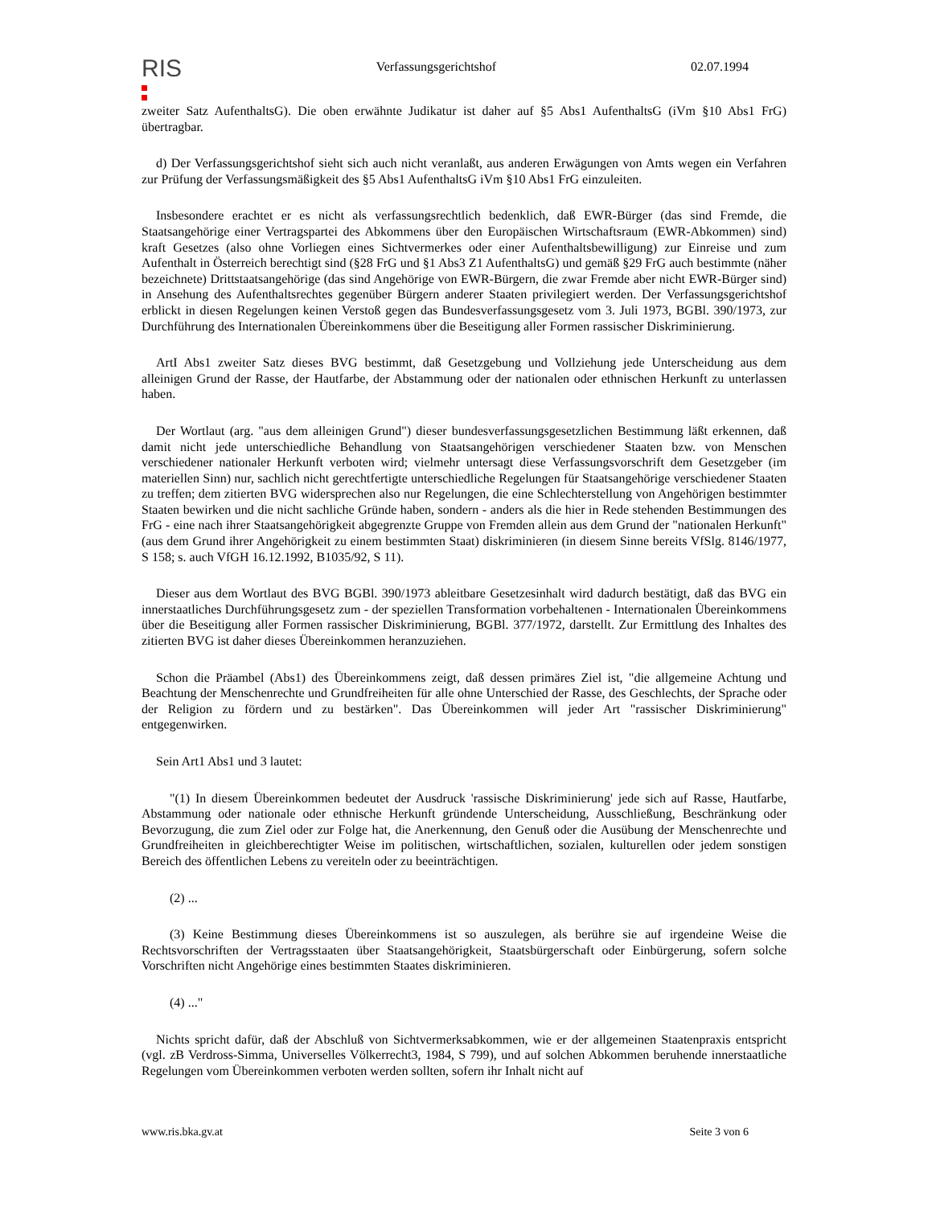RIS
Verfassungsgerichtshof 02.07.1994
zweiter Satz AufenthaltsG). Die oben erwähnte Judikatur ist daher auf §5 Abs1 AufenthaltsG (iVm §10 Abs1 FrG) übertragbar.
d) Der Verfassungsgerichtshof sieht sich auch nicht veranlaßt, aus anderen Erwägungen von Amts wegen ein Verfahren zur Prüfung der Verfassungsmäßigkeit des §5 Abs1 AufenthaltsG iVm §10 Abs1 FrG einzuleiten.
Insbesondere erachtet er es nicht als verfassungsrechtlich bedenklich, daß EWR-Bürger (das sind Fremde, die Staatsangehörige einer Vertragspartei des Abkommens über den Europäischen Wirtschaftsraum (EWR-Abkommen) sind) kraft Gesetzes (also ohne Vorliegen eines Sichtvermerkes oder einer Aufenthaltsbewilligung) zur Einreise und zum Aufenthalt in Österreich berechtigt sind (§28 FrG und §1 Abs3 Z1 AufenthaltsG) und gemäß §29 FrG auch bestimmte (näher bezeichnete) Drittstaatsangehörige (das sind Angehörige von EWR-Bürgern, die zwar Fremde aber nicht EWR-Bürger sind) in Ansehung des Aufenthaltsrechtes gegenüber Bürgern anderer Staaten privilegiert werden. Der Verfassungsgerichtshof erblickt in diesen Regelungen keinen Verstoß gegen das Bundesverfassungsgesetz vom 3. Juli 1973, BGBl. 390/1973, zur Durchführung des Internationalen Übereinkommens über die Beseitigung aller Formen rassischer Diskriminierung.
ArtI Abs1 zweiter Satz dieses BVG bestimmt, daß Gesetzgebung und Vollziehung jede Unterscheidung aus dem alleinigen Grund der Rasse, der Hautfarbe, der Abstammung oder der nationalen oder ethnischen Herkunft zu unterlassen haben.
Der Wortlaut (arg. "aus dem alleinigen Grund") dieser bundesverfassungsgesetzlichen Bestimmung läßt erkennen, daß damit nicht jede unterschiedliche Behandlung von Staatsangehörigen verschiedener Staaten bzw. von Menschen verschiedener nationaler Herkunft verboten wird; vielmehr untersagt diese Verfassungsvorschrift dem Gesetzgeber (im materiellen Sinn) nur, sachlich nicht gerechtfertigte unterschiedliche Regelungen für Staatsangehörige verschiedener Staaten zu treffen; dem zitierten BVG widersprechen also nur Regelungen, die eine Schlechterstellung von Angehörigen bestimmter Staaten bewirken und die nicht sachliche Gründe haben, sondern - anders als die hier in Rede stehenden Bestimmungen des FrG - eine nach ihrer Staatsangehörigkeit abgegrenzte Gruppe von Fremden allein aus dem Grund der "nationalen Herkunft" (aus dem Grund ihrer Angehörigkeit zu einem bestimmten Staat) diskriminieren (in diesem Sinne bereits VfSlg. 8146/1977, S 158; s. auch VfGH 16.12.1992, B1035/92, S 11).
Dieser aus dem Wortlaut des BVG BGBl. 390/1973 ableitbare Gesetzesinhalt wird dadurch bestätigt, daß das BVG ein innerstaatliches Durchführungsgesetz zum - der speziellen Transformation vorbehaltenen - Internationalen Übereinkommens über die Beseitigung aller Formen rassischer Diskriminierung, BGBl. 377/1972, darstellt. Zur Ermittlung des Inhaltes des zitierten BVG ist daher dieses Übereinkommen heranzuziehen.
Schon die Präambel (Abs1) des Übereinkommens zeigt, daß dessen primäres Ziel ist, "die allgemeine Achtung und Beachtung der Menschenrechte und Grundfreiheiten für alle ohne Unterschied der Rasse, des Geschlechts, der Sprache oder der Religion zu fördern und zu bestärken". Das Übereinkommen will jeder Art "rassischer Diskriminierung" entgegenwirken.
Sein Art1 Abs1 und 3 lautet:
"(1) In diesem Übereinkommen bedeutet der Ausdruck 'rassische Diskriminierung' jede sich auf Rasse, Hautfarbe, Abstammung oder nationale oder ethnische Herkunft gründende Unterscheidung, Ausschließung, Beschränkung oder Bevorzugung, die zum Ziel oder zur Folge hat, die Anerkennung, den Genuß oder die Ausübung der Menschenrechte und Grundfreiheiten in gleichberechtigter Weise im politischen, wirtschaftlichen, sozialen, kulturellen oder jedem sonstigen Bereich des öffentlichen Lebens zu vereiteln oder zu beeinträchtigen.
(2) ...
(3) Keine Bestimmung dieses Übereinkommens ist so auszulegen, als berühre sie auf irgendeine Weise die Rechtsvorschriften der Vertragsstaaten über Staatsangehörigkeit, Staatsbürgerschaft oder Einbürgerung, sofern solche Vorschriften nicht Angehörige eines bestimmten Staates diskriminieren.
(4) ..."
Nichts spricht dafür, daß der Abschluß von Sichtvermerksabkommen, wie er der allgemeinen Staatenpraxis entspricht (vgl. zB Verdross-Simma, Universelles Völkerrecht3, 1984, S 799), und auf solchen Abkommen beruhende innerstaatliche Regelungen vom Übereinkommen verboten werden sollten, sofern ihr Inhalt nicht auf
www.ris.bka.gv.at Seite 3 von 6